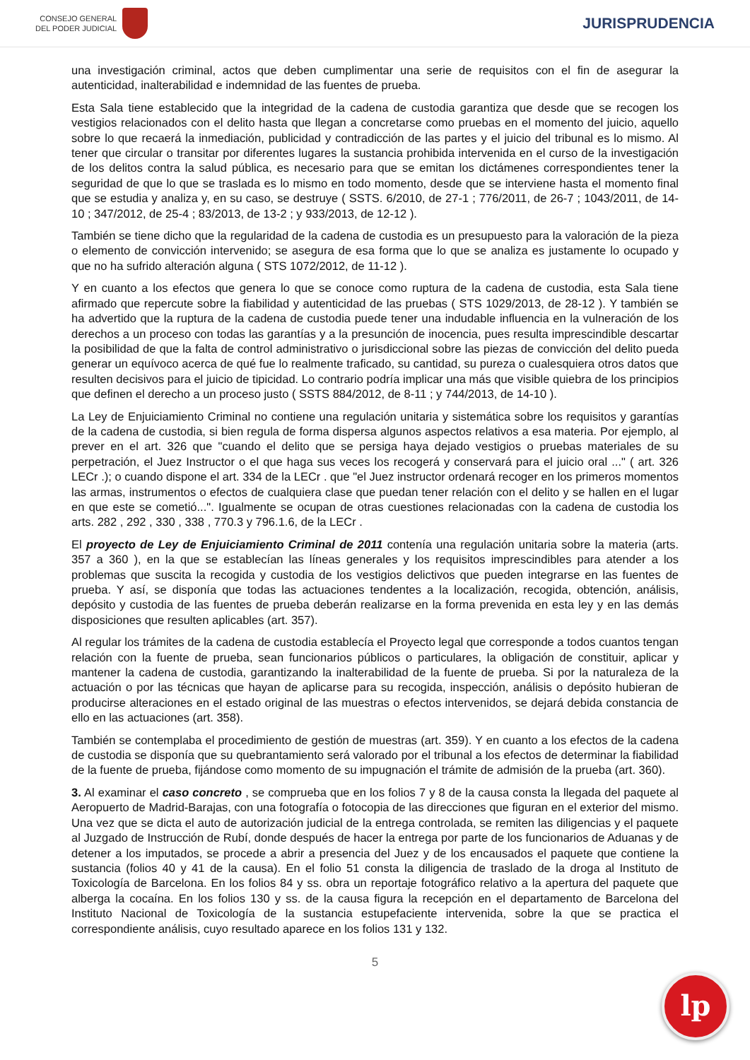CONSEJO GENERAL
DEL PODER JUDICIAL
JURISPRUDENCIA
una investigación criminal, actos que deben cumplimentar una serie de requisitos con el fin de asegurar la autenticidad, inalterabilidad e indemnidad de las fuentes de prueba.
Esta Sala tiene establecido que la integridad de la cadena de custodia garantiza que desde que se recogen los vestigios relacionados con el delito hasta que llegan a concretarse como pruebas en el momento del juicio, aquello sobre lo que recaerá la inmediación, publicidad y contradicción de las partes y el juicio del tribunal es lo mismo. Al tener que circular o transitar por diferentes lugares la sustancia prohibida intervenida en el curso de la investigación de los delitos contra la salud pública, es necesario para que se emitan los dictámenes correspondientes tener la seguridad de que lo que se traslada es lo mismo en todo momento, desde que se interviene hasta el momento final que se estudia y analiza y, en su caso, se destruye ( SSTS. 6/2010, de 27-1 ; 776/2011, de 26-7 ; 1043/2011, de 14-10 ; 347/2012, de 25-4 ; 83/2013, de 13-2 ; y 933/2013, de 12-12 ).
También se tiene dicho que la regularidad de la cadena de custodia es un presupuesto para la valoración de la pieza o elemento de convicción intervenido; se asegura de esa forma que lo que se analiza es justamente lo ocupado y que no ha sufrido alteración alguna ( STS 1072/2012, de 11-12 ).
Y en cuanto a los efectos que genera lo que se conoce como ruptura de la cadena de custodia, esta Sala tiene afirmado que repercute sobre la fiabilidad y autenticidad de las pruebas ( STS 1029/2013, de 28-12 ). Y también se ha advertido que la ruptura de la cadena de custodia puede tener una indudable influencia en la vulneración de los derechos a un proceso con todas las garantías y a la presunción de inocencia, pues resulta imprescindible descartar la posibilidad de que la falta de control administrativo o jurisdiccional sobre las piezas de convicción del delito pueda generar un equívoco acerca de qué fue lo realmente traficado, su cantidad, su pureza o cualesquiera otros datos que resulten decisivos para el juicio de tipicidad. Lo contrario podría implicar una más que visible quiebra de los principios que definen el derecho a un proceso justo ( SSTS 884/2012, de 8-11 ; y 744/2013, de 14-10 ).
La Ley de Enjuiciamiento Criminal no contiene una regulación unitaria y sistemática sobre los requisitos y garantías de la cadena de custodia, si bien regula de forma dispersa algunos aspectos relativos a esa materia. Por ejemplo, al prever en el art. 326 que "cuando el delito que se persiga haya dejado vestigios o pruebas materiales de su perpetración, el Juez Instructor o el que haga sus veces los recogerá y conservará para el juicio oral ..." ( art. 326 LECr .); o cuando dispone el art. 334 de la LECr . que "el Juez instructor ordenará recoger en los primeros momentos las armas, instrumentos o efectos de cualquiera clase que puedan tener relación con el delito y se hallen en el lugar en que este se cometió...". Igualmente se ocupan de otras cuestiones relacionadas con la cadena de custodia los arts. 282 , 292 , 330 , 338 , 770.3 y 796.1.6, de la LECr .
El proyecto de Ley de Enjuiciamiento Criminal de 2011 contenía una regulación unitaria sobre la materia (arts. 357 a 360 ), en la que se establecían las líneas generales y los requisitos imprescindibles para atender a los problemas que suscita la recogida y custodia de los vestigios delictivos que pueden integrarse en las fuentes de prueba. Y así, se disponía que todas las actuaciones tendentes a la localización, recogida, obtención, análisis, depósito y custodia de las fuentes de prueba deberán realizarse en la forma prevenida en esta ley y en las demás disposiciones que resulten aplicables (art. 357).
Al regular los trámites de la cadena de custodia establecía el Proyecto legal que corresponde a todos cuantos tengan relación con la fuente de prueba, sean funcionarios públicos o particulares, la obligación de constituir, aplicar y mantener la cadena de custodia, garantizando la inalterabilidad de la fuente de prueba. Si por la naturaleza de la actuación o por las técnicas que hayan de aplicarse para su recogida, inspección, análisis o depósito hubieran de producirse alteraciones en el estado original de las muestras o efectos intervenidos, se dejará debida constancia de ello en las actuaciones (art. 358).
También se contemplaba el procedimiento de gestión de muestras (art. 359). Y en cuanto a los efectos de la cadena de custodia se disponía que su quebrantamiento será valorado por el tribunal a los efectos de determinar la fiabilidad de la fuente de prueba, fijándose como momento de su impugnación el trámite de admisión de la prueba (art. 360).
3. Al examinar el caso concreto , se comprueba que en los folios 7 y 8 de la causa consta la llegada del paquete al Aeropuerto de Madrid-Barajas, con una fotografía o fotocopia de las direcciones que figuran en el exterior del mismo. Una vez que se dicta el auto de autorización judicial de la entrega controlada, se remiten las diligencias y el paquete al Juzgado de Instrucción de Rubí, donde después de hacer la entrega por parte de los funcionarios de Aduanas y de detener a los imputados, se procede a abrir a presencia del Juez y de los encausados el paquete que contiene la sustancia (folios 40 y 41 de la causa). En el folio 51 consta la diligencia de traslado de la droga al Instituto de Toxicología de Barcelona. En los folios 84 y ss. obra un reportaje fotográfico relativo a la apertura del paquete que alberga la cocaína. En los folios 130 y ss. de la causa figura la recepción en el departamento de Barcelona del Instituto Nacional de Toxicología de la sustancia estupefaciente intervenida, sobre la que se practica el correspondiente análisis, cuyo resultado aparece en los folios 131 y 132.
5
lp